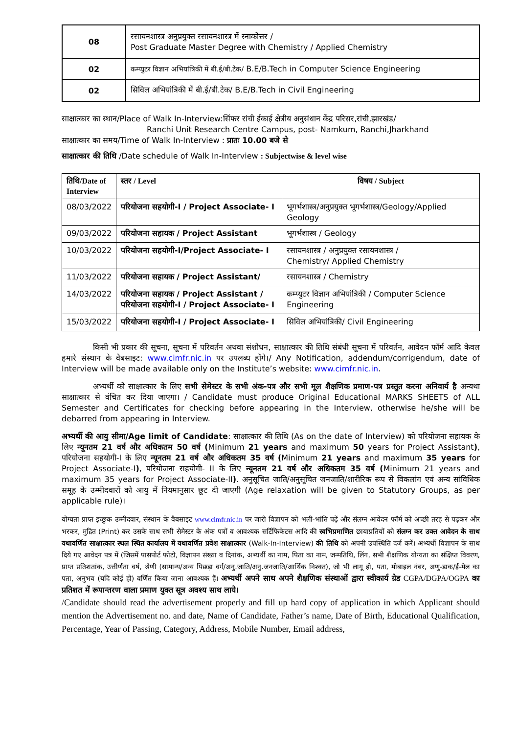| 08 | रसायनशास्त्र अनुप्रयुक्त रसायनशास्त्र में स्नाकोत्तर / Post Graduate Master Degree with Chemistry / Applied Chemistry |
| 02 | कम्प्युटर विज्ञान अभियांत्रिकी में बी.ई/बी.टेक/ B.E/B.Tech in Computer Science Engineering |
| 02 | सिविल अभियांत्रिकी में बी.ई/बी.टेक/ B.E/B.Tech in Civil Engineering |
साक्षात्कार का स्थान/Place of Walk In-Interview:सिंफर रांची ईकाई क्षेत्रीय अनुसंधान केंद्र परिसर,रांची,झारखंड/
Ranchi Unit Research Centre Campus, post- Namkum, Ranchi,Jharkhand
साक्षात्कार का समय/Time of Walk In-Interview : प्रातः 10.00 बजे से
साक्षात्कार की तिथि /Date schedule of Walk In-Interview : Subjectwise & level wise
| तिथि/Date of Interview | स्तर / Level | विषय / Subject |
| --- | --- | --- |
| 08/03/2022 | परियोजना सहयोगी-I / Project Associate- I | भूगर्भशास्त्र/अनुप्रयुक्त भूगर्भशास्त्र/Geology/Applied Geology |
| 09/03/2022 | परियोजना सहायक / Project Assistant | भूगर्भशास्त्र / Geology |
| 10/03/2022 | परियोजना सहयोगी-I/Project Associate- I | रसायनशास्त्र / अनुप्रयुक्त रसायनशास्त्र / Chemistry/ Applied Chemistry |
| 11/03/2022 | परियोजना सहायक / Project Assistant/ | रसायनशास्त्र / Chemistry |
| 14/03/2022 | परियोजना सहायक / Project Assistant / परियोजना सहयोगी-I / Project Associate- I | कम्प्युटर विज्ञान अभियांत्रिकी / Computer Science Engineering |
| 15/03/2022 | परियोजना सहयोगी-I / Project Associate- I | सिविल अभियांत्रिकी/ Civil Engineering |
किसी भी प्रकार की सूचना, सूचना में परिवर्तन अथवा संशोधन, साक्षात्कार की तिथि संबंधी सूचना में परिवर्तन, आवेदन फॉर्म आदि केवल हमारे संस्थान के वैबसाइट: www.cimfr.nic.in पर उपलब्ध होंगे।/ Any Notification, addendum/corrigendum, date of Interview will be made available only on the Institute’s website: www.cimfr.nic.in.
अभ्यर्थी को साक्षात्कार के लिए सभी सेमेस्टर के सभी अंक-पत्र और सभी मूल शैक्षणिक प्रमाण-पत्र प्रस्तुत करना अनिवार्य है अन्यथा साक्षात्कार से वंचित कर दिया जाएगा। / Candidate must produce Original Educational MARKS SHEETS of ALL Semester and Certificates for checking before appearing in the Interview, otherwise he/she will be debarred from appearing in Interview.
अभ्यर्थी की आयु सीमा/Age limit of Candidate: साक्षात्कार की तिथि (As on the date of Interview) को परियोजना सहायक के लिए न्यूनतम 21 वर्ष और अधिकतम 50 वर्ष (Minimum 21 years and maximum 50 years for Project Assistant), परियोजना सहयोगी-I के लिए न्यूनतम 21 वर्ष और अधिकतम 35 वर्ष (Minimum 21 years and maximum 35 years for Project Associate-I), परियोजना सहयोगी- II के लिए न्यूनतम 21 वर्ष और अधिकतम 35 वर्ष (Minimum 21 years and maximum 35 years for Project Associate-II). अनुसूचित जाति/अनुसूचित जनजाति/शारीरिक रूप से विकलांग एवं अन्य सांविधिक समूह के उम्मीदवारों को आयु में नियमानुसार छूट दी जाएगी (Age relaxation will be given to Statutory Groups, as per applicable rule)।
योग्यता प्राप्त इच्छुक उम्मीदवार, संस्थान के वैबसाइट www.cimfr.nic.in पर जारी विज्ञापन को भली-भांति पढ़ें और संलग्न आवेदन फॉर्म को अच्छी तरह से पढ़कर और भरकर, मुद्रित (Print) कर उसके साथ सभी सेमेस्टर के अंक पत्रों व आवश्यक सर्टिफिकेटस आदि की स्वभिप्रमाणित छायाप्रतियों को संलग्न कर उक्त आवेदन के साथ यथावर्णित साक्षात्कार स्थल स्थित कार्यालय में यथावर्णित प्रवेश साक्षात्कार (Walk-In-Interview) की तिथि को अपनी उपस्थिति दर्ज करें। अभ्यर्थी विज्ञापन के साथ दिये गए आवेदन पत्र में (जिसमें पासपोर्ट फोटो, विज्ञापन संख्या व दिनांक, अभ्यर्थी का नाम, पिता का नाम, जन्मतिथि, लिंग, सभी शैक्षणिक योग्यता का संक्षिप्त विवरण, प्राप्त प्रतिशतांक, उत्तीर्णता वर्ष, श्रेणी (सामान्य/अन्य पिछड़ा वर्ग/अनु.जाति/अनु.जनजाति/आर्थिक निश्क्त), जो भी लागू हो, पता, मोबाइल नंबर, अणु-डाक/ई-मेल का पता, अनुभव (यदि कोई हो) वर्णित किया जाना आवश्यक हैं। अभ्यर्थी अपने साथ अपने शैक्षणिक संस्थाओं द्वारा स्वीकार्य ग्रेड CGPA/DGPA/OGPA का प्रतिशत में रूपान्तरण वाला प्रमाण युक्त सूत्र अवश्य साथ लाये।
/Candidate should read the advertisement properly and fill up hard copy of application in which Applicant should mention the Advertisement no. and date, Name of Candidate, Father’s name, Date of Birth, Educational Qualification, Percentage, Year of Passing, Category, Address, Mobile Number, Email address,